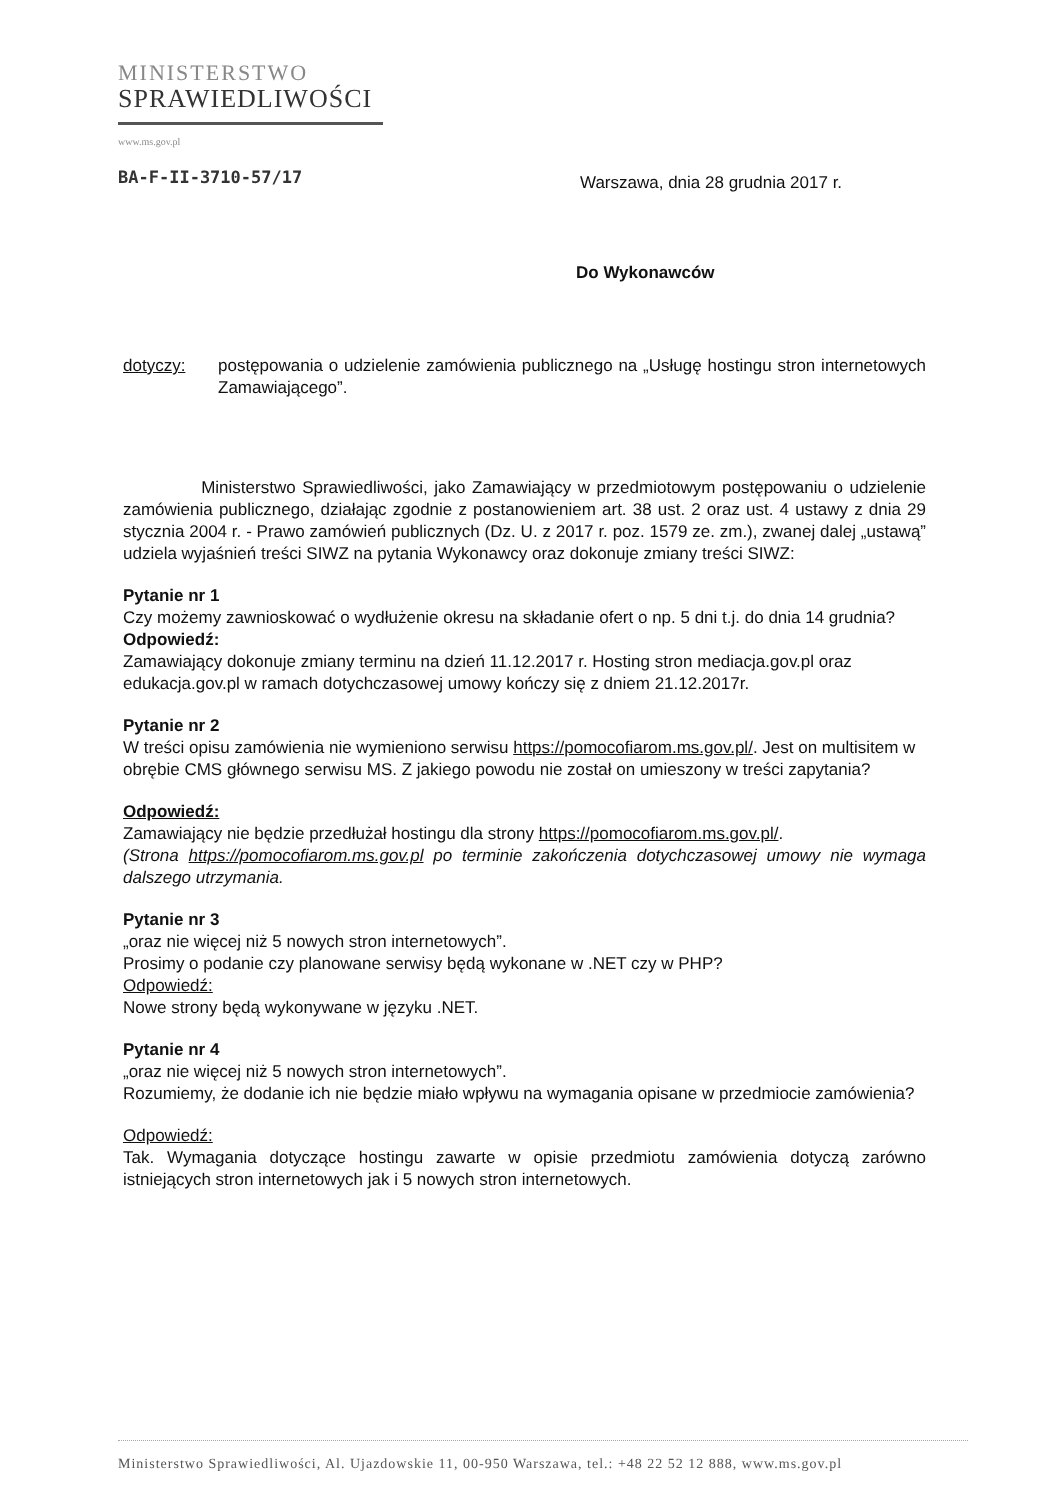MINISTERSTWO
SPRAWIEDLIWOŚCI
www.ms.gov.pl
BA-F-II-3710-57/17
Warszawa, dnia 28 grudnia 2017 r.
Do Wykonawców
dotyczy: postępowania o udzielenie zamówienia publicznego na „Usługę hostingu stron internetowych Zamawiającego”.
Ministerstwo Sprawiedliwości, jako Zamawiający w przedmiotowym postępowaniu o udzielenie zamówienia publicznego, działając zgodnie z postanowieniem art. 38 ust. 2 oraz ust. 4 ustawy z dnia 29 stycznia 2004 r. - Prawo zamówień publicznych (Dz. U. z 2017 r. poz. 1579 ze. zm.), zwanej dalej „ustawą” udziela wyjaśnień treści SIWZ na pytania Wykonawcy oraz dokonuje zmiany treści SIWZ:
Pytanie nr 1
Czy możemy zawnioskować o wydłużenie okresu na składanie ofert o np. 5 dni t.j. do dnia 14 grudnia?
Odpowiedź:
Zamawiający dokonuje zmiany terminu na dzień 11.12.2017 r. Hosting stron mediacja.gov.pl oraz edukacja.gov.pl w ramach dotychczasowej umowy kończy się z dniem 21.12.2017r.
Pytanie nr 2
W treści opisu zamówienia nie wymieniono serwisu https://pomocofiarom.ms.gov.pl/. Jest on multisitem w obrębie CMS głównego serwisu MS. Z jakiego powodu nie został on umieszony w treści zapytania?
Odpowiedź:
Zamawiający nie będzie przedłużał hostingu dla strony https://pomocofiarom.ms.gov.pl/.
(Strona https://pomocofiarom.ms.gov.pl po terminie zakończenia dotychczasowej umowy nie wymaga dalszego utrzymania.
Pytanie nr 3
„oraz nie więcej niż 5 nowych stron internetowych”.
Prosimy o podanie czy planowane serwisy będą wykonane w .NET czy w PHP?
Odpowiedź:
Nowe strony będą wykonywane w języku .NET.
Pytanie nr 4
„oraz nie więcej niż 5 nowych stron internetowych”.
Rozumiemy, że dodanie ich nie będzie miało wpływu na wymagania opisane w przedmiocie zamówienia?
Odpowiedź:
Tak. Wymagania dotyczące hostingu zawarte w opisie przedmiotu zamówienia dotyczą zarówno istniejących stron internetowych jak i 5 nowych stron internetowych.
Ministerstwo Sprawiedliwości, Al. Ujazdowskie 11, 00-950 Warszawa, tel.: +48 22 52 12 888, www.ms.gov.pl